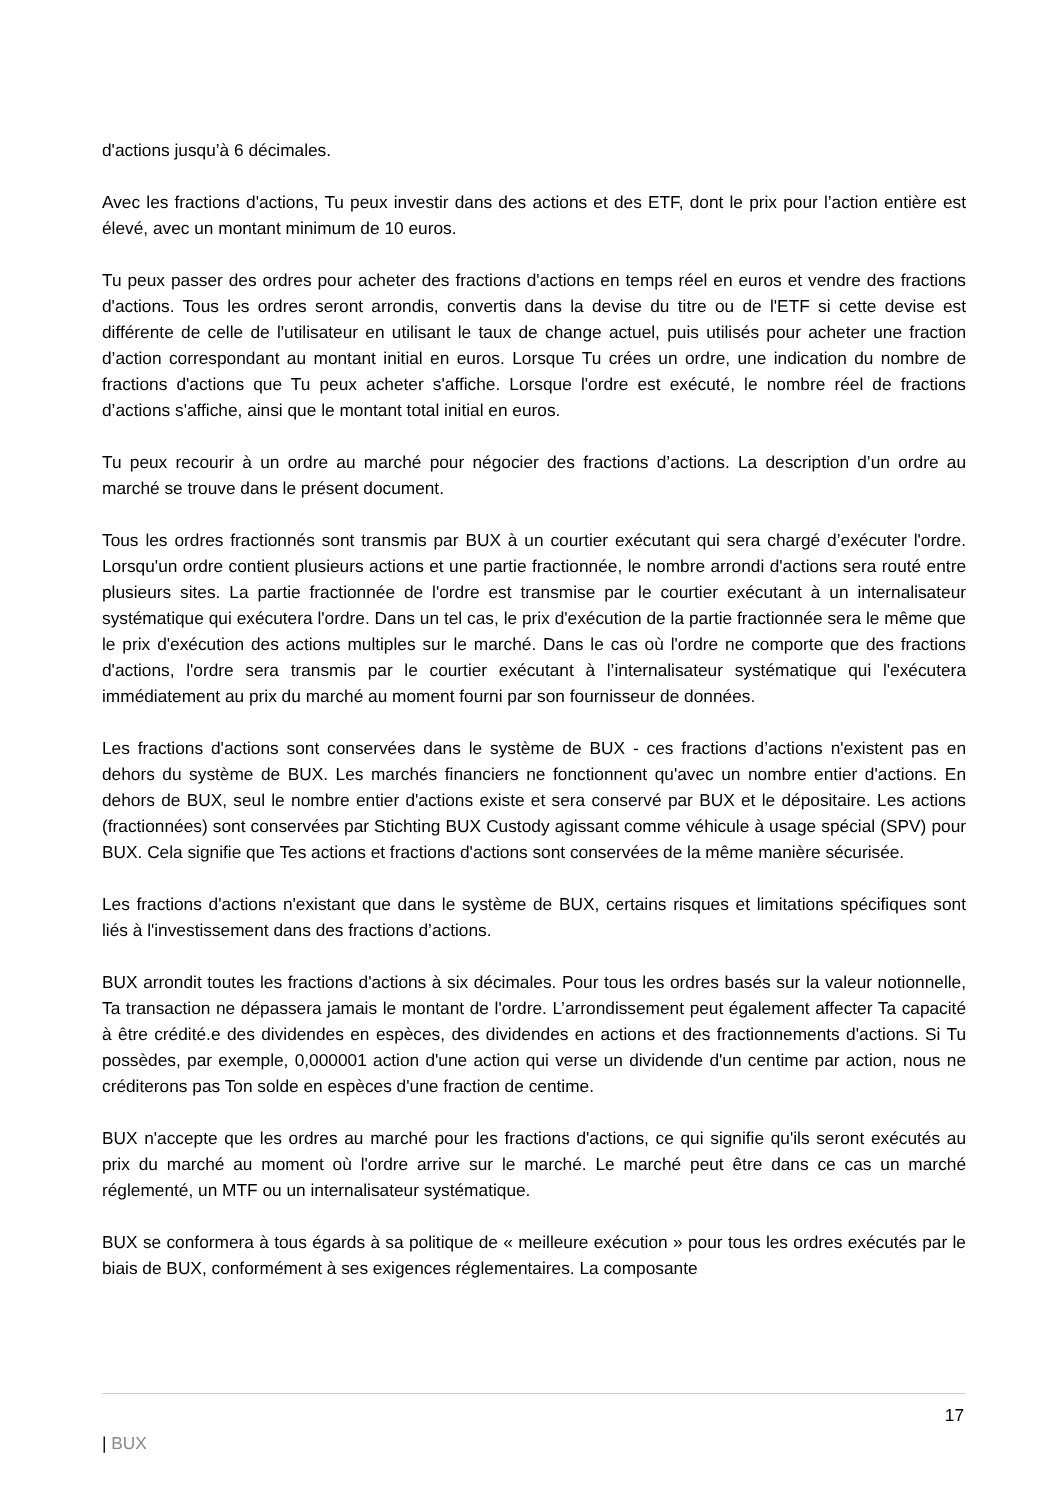d'actions jusqu’à 6 décimales.
Avec les fractions d'actions, Tu peux investir dans des actions et des ETF, dont le prix pour l’action entière est élevé, avec un montant minimum de 10 euros.
Tu peux passer des ordres pour acheter des fractions d'actions en temps réel en euros et vendre des fractions d'actions. Tous les ordres seront arrondis, convertis dans la devise du titre ou de l'ETF si cette devise est différente de celle de l'utilisateur en utilisant le taux de change actuel, puis utilisés pour acheter une fraction d’action correspondant au montant initial en euros. Lorsque Tu crées un ordre, une indication du nombre de fractions d'actions que Tu peux acheter s'affiche. Lorsque l'ordre est exécuté, le nombre réel de fractions d’actions s'affiche, ainsi que le montant total initial en euros.
Tu peux recourir à un ordre au marché pour négocier des fractions d’actions. La description d’un ordre au marché se trouve dans le présent document.
Tous les ordres fractionnés sont transmis par BUX à un courtier exécutant qui sera chargé d’exécuter l'ordre. Lorsqu'un ordre contient plusieurs actions et une partie fractionnée, le nombre arrondi d'actions sera routé entre plusieurs sites. La partie fractionnée de l'ordre est transmise par le courtier exécutant à un internalisateur systématique qui exécutera l'ordre. Dans un tel cas, le prix d'exécution de la partie fractionnée sera le même que le prix d'exécution des actions multiples sur le marché. Dans le cas où l'ordre ne comporte que des fractions d'actions, l'ordre sera transmis par le courtier exécutant à l’internalisateur systématique qui l'exécutera immédiatement au prix du marché au moment fourni par son fournisseur de données.
Les fractions d'actions sont conservées dans le système de BUX - ces fractions d’actions n'existent pas en dehors du système de BUX. Les marchés financiers ne fonctionnent qu'avec un nombre entier d'actions. En dehors de BUX, seul le nombre entier d'actions existe et sera conservé par BUX et le dépositaire. Les actions (fractionnées) sont conservées par Stichting BUX Custody agissant comme véhicule à usage spécial (SPV) pour BUX. Cela signifie que Tes actions et fractions d'actions sont conservées de la même manière sécurisée.
Les fractions d'actions n'existant que dans le système de BUX, certains risques et limitations spécifiques sont liés à l'investissement dans des fractions d’actions.
BUX arrondit toutes les fractions d'actions à six décimales. Pour tous les ordres basés sur la valeur notionnelle, Ta transaction ne dépassera jamais le montant de l'ordre. L’arrondissement peut également affecter Ta capacité à être crédité.e des dividendes en espèces, des dividendes en actions et des fractionnements d'actions. Si Tu possèdes, par exemple, 0,000001 action d'une action qui verse un dividende d'un centime par action, nous ne créditerons pas Ton solde en espèces d'une fraction de centime.
BUX n'accepte que les ordres au marché pour les fractions d'actions, ce qui signifie qu'ils seront exécutés au prix du marché au moment où l'ordre arrive sur le marché. Le marché peut être dans ce cas un marché réglementé, un MTF ou un internalisateur systématique.
BUX se conformera à tous égards à sa politique de « meilleure exécution » pour tous les ordres exécutés par le biais de BUX, conformément à ses exigences réglementaires. La composante
17
| BUX